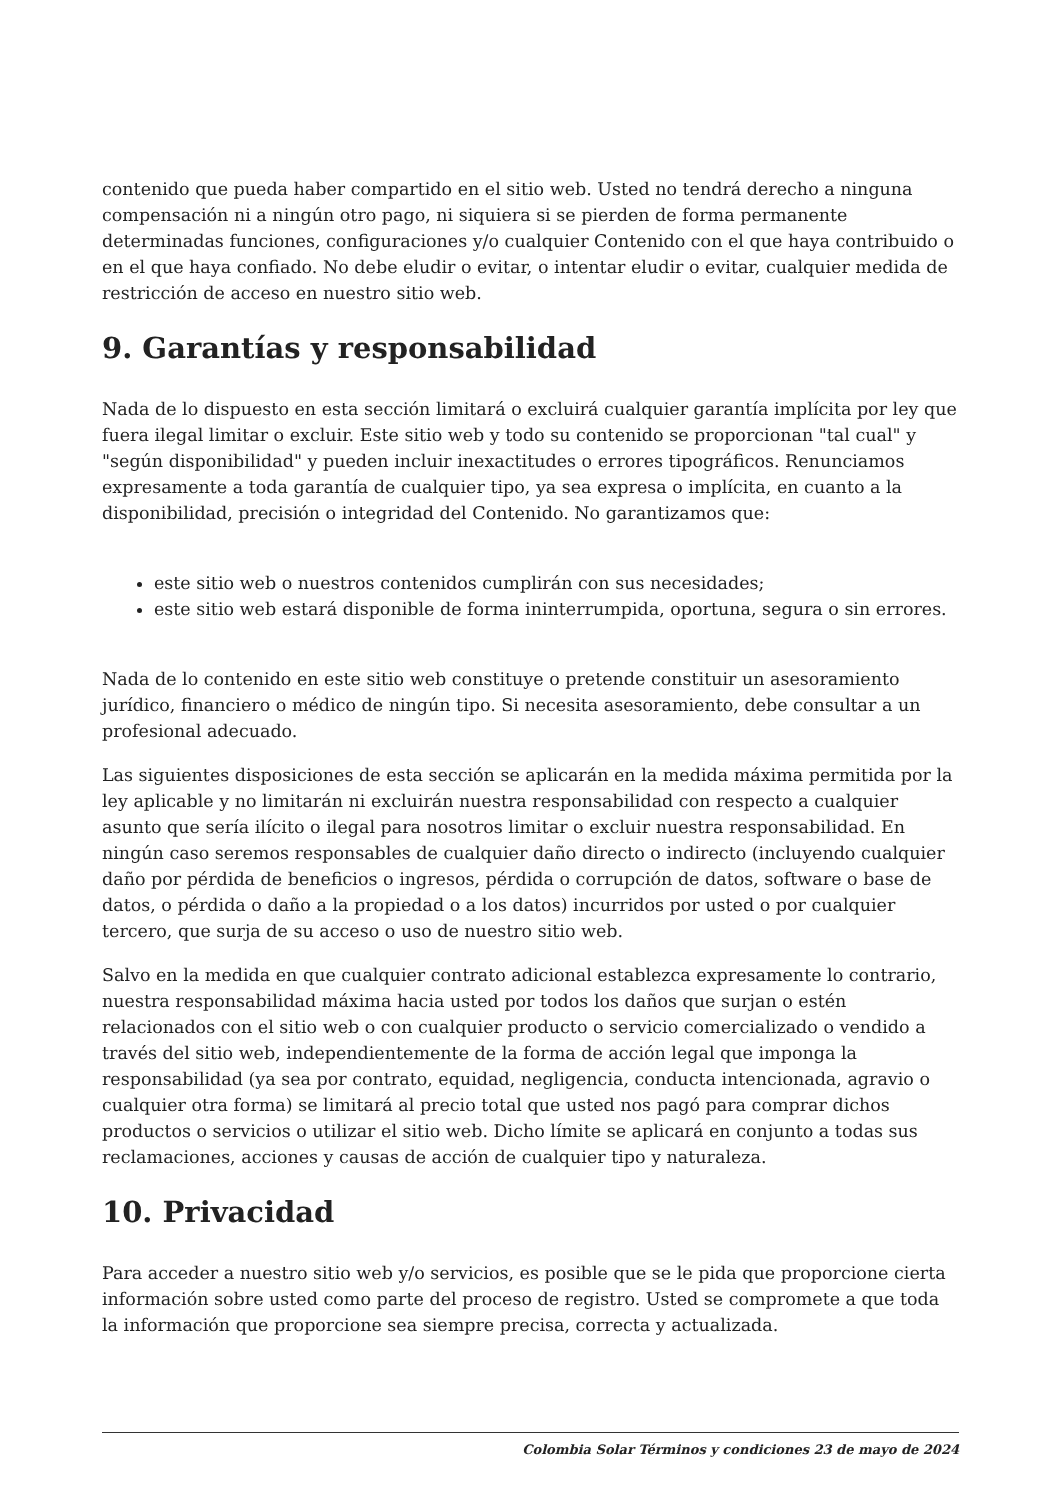contenido que pueda haber compartido en el sitio web. Usted no tendrá derecho a ninguna compensación ni a ningún otro pago, ni siquiera si se pierden de forma permanente determinadas funciones, configuraciones y/o cualquier Contenido con el que haya contribuido o en el que haya confiado. No debe eludir o evitar, o intentar eludir o evitar, cualquier medida de restricción de acceso en nuestro sitio web.
9. Garantías y responsabilidad
Nada de lo dispuesto en esta sección limitará o excluirá cualquier garantía implícita por ley que fuera ilegal limitar o excluir. Este sitio web y todo su contenido se proporcionan "tal cual" y "según disponibilidad" y pueden incluir inexactitudes o errores tipográficos. Renunciamos expresamente a toda garantía de cualquier tipo, ya sea expresa o implícita, en cuanto a la disponibilidad, precisión o integridad del Contenido. No garantizamos que:
este sitio web o nuestros contenidos cumplirán con sus necesidades;
este sitio web estará disponible de forma ininterrumpida, oportuna, segura o sin errores.
Nada de lo contenido en este sitio web constituye o pretende constituir un asesoramiento jurídico, financiero o médico de ningún tipo. Si necesita asesoramiento, debe consultar a un profesional adecuado.
Las siguientes disposiciones de esta sección se aplicarán en la medida máxima permitida por la ley aplicable y no limitarán ni excluirán nuestra responsabilidad con respecto a cualquier asunto que sería ilícito o ilegal para nosotros limitar o excluir nuestra responsabilidad. En ningún caso seremos responsables de cualquier daño directo o indirecto (incluyendo cualquier daño por pérdida de beneficios o ingresos, pérdida o corrupción de datos, software o base de datos, o pérdida o daño a la propiedad o a los datos) incurridos por usted o por cualquier tercero, que surja de su acceso o uso de nuestro sitio web.
Salvo en la medida en que cualquier contrato adicional establezca expresamente lo contrario, nuestra responsabilidad máxima hacia usted por todos los daños que surjan o estén relacionados con el sitio web o con cualquier producto o servicio comercializado o vendido a través del sitio web, independientemente de la forma de acción legal que imponga la responsabilidad (ya sea por contrato, equidad, negligencia, conducta intencionada, agravio o cualquier otra forma) se limitará al precio total que usted nos pagó para comprar dichos productos o servicios o utilizar el sitio web. Dicho límite se aplicará en conjunto a todas sus reclamaciones, acciones y causas de acción de cualquier tipo y naturaleza.
10. Privacidad
Para acceder a nuestro sitio web y/o servicios, es posible que se le pida que proporcione cierta información sobre usted como parte del proceso de registro. Usted se compromete a que toda la información que proporcione sea siempre precisa, correcta y actualizada.
Colombia Solar Términos y condiciones 23 de mayo de 2024